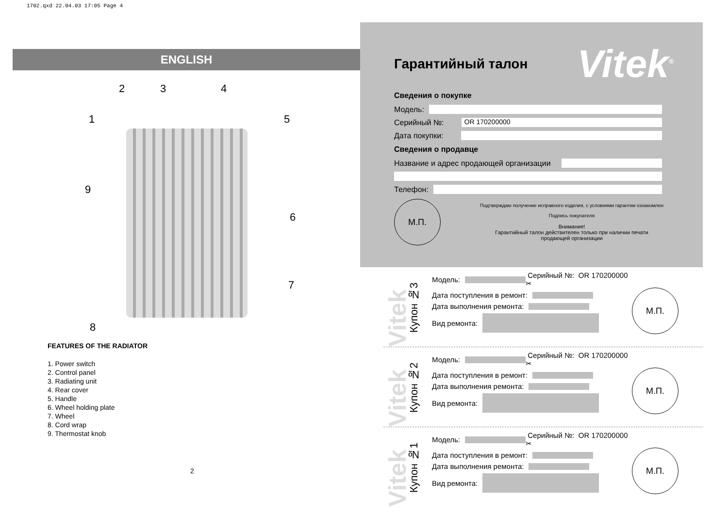1702.qxd 22.04.03 17:05 Page 4
ENGLISH
2 3 4
1 5
9
6
7
8
FEATURES OF THE RADIATOR
1. Power switch
2. Control panel
3. Radiating unit
4. Rear cover
5. Handle
6. Wheel holding plate
7. Wheel
8. Cord wrap
9. Thermostat knob
2
Гарантийный талон
Vitek<sup>®</sup>
Сведения о покупке
Модель:
Серийный №: OR 170200000
Дата покупки:
Сведения о продавце
Название и адрес продающей организации
Телефон:
М.П.
Подтверждаю получение исправного изделия, с условиями гарантии ознакомлен
Подпись покупателя
Внимание!
Гарантийный талон действителен только при наличии печати
продающей организации
Vitek
Купон №3
Модель: Серийный №: OR 170200000 ✂
Дата поступления в ремонт:
Дата выполнения ремонта:
Вид ремонта:
М.П.
Vitek
Купон №2
Модель: Серийный №: OR 170200000 ✂
Дата поступления в ремонт:
Дата выполнения ремонта:
Вид ремонта:
М.П.
Vitek
Купон №1
Модель: Серийный №: OR 170200000 ✂
Дата поступления в ремонт:
Дата выполнения ремонта:
Вид ремонта:
М.П.